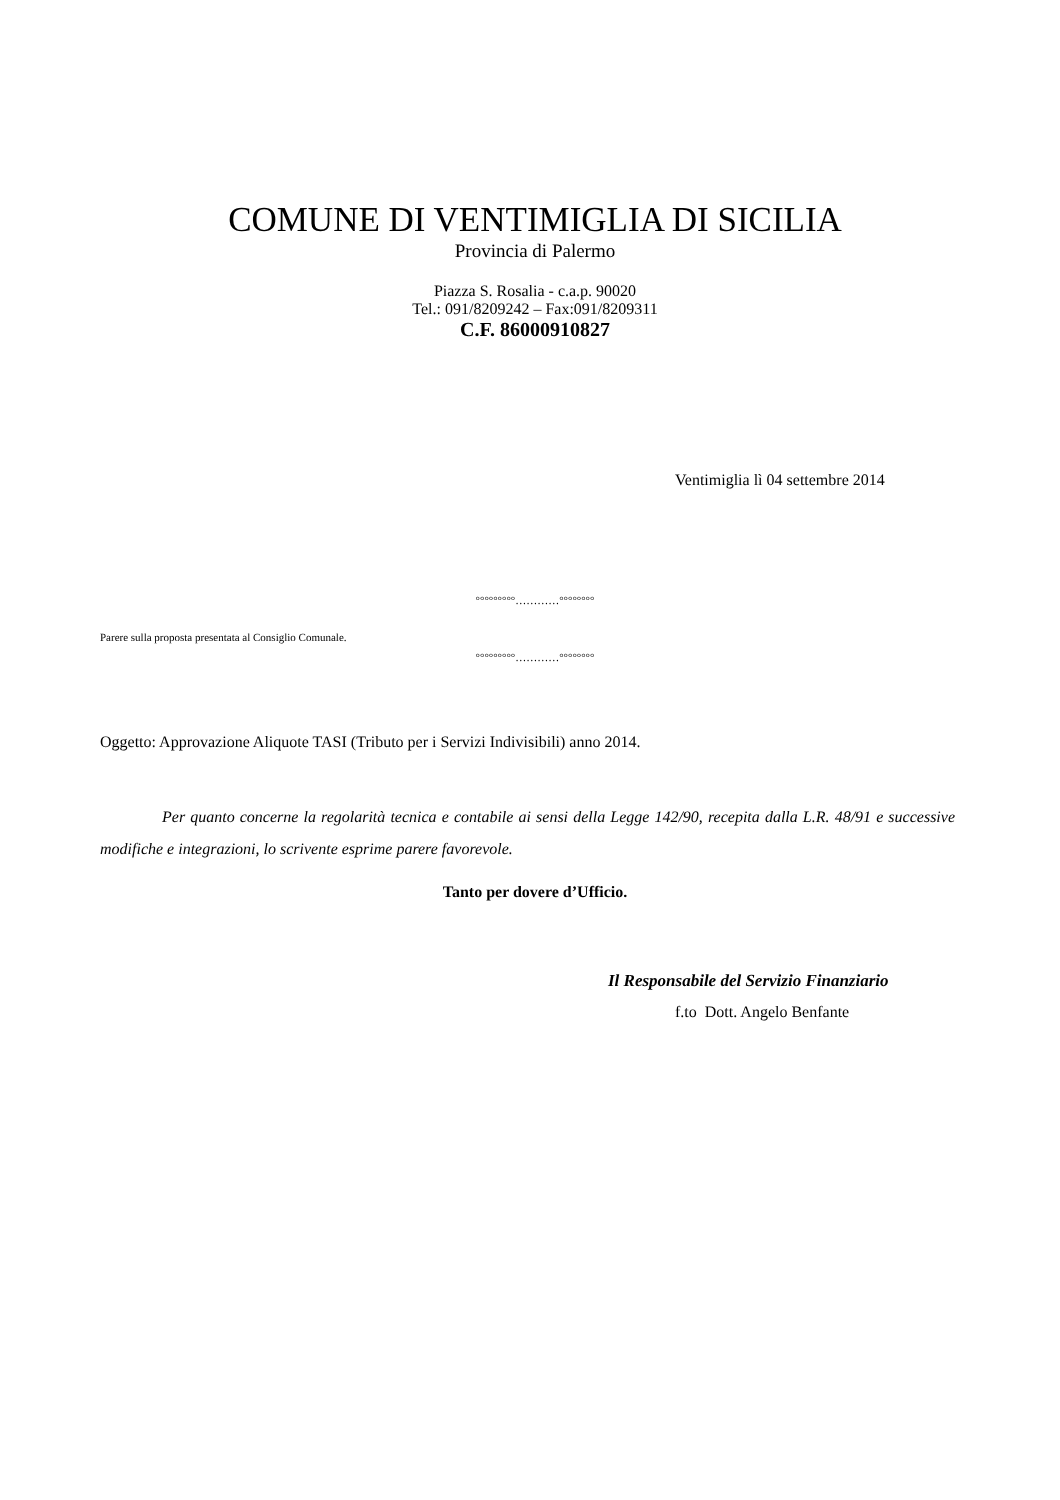COMUNE DI VENTIMIGLIA DI SICILIA
Provincia di Palermo
Piazza S. Rosalia - c.a.p. 90020
Tel.: 091/8209242 – Fax:091/8209311
C.F. 86000910827
Ventimiglia lì 04 settembre 2014
°°°°°°°°°…………°°°°°°°°
Parere sulla proposta presentata al Consiglio Comunale.
°°°°°°°°°…………°°°°°°°°
Oggetto: Approvazione Aliquote TASI (Tributo per i Servizi Indivisibili) anno 2014.
Per quanto concerne la regolarità tecnica e contabile ai sensi della Legge 142/90, recepita dalla L.R. 48/91 e successive modifiche e integrazioni, lo scrivente esprime parere favorevole.
Tanto per dovere d’Ufficio.
Il Responsabile del Servizio Finanziario
f.to Dott. Angelo Benfante